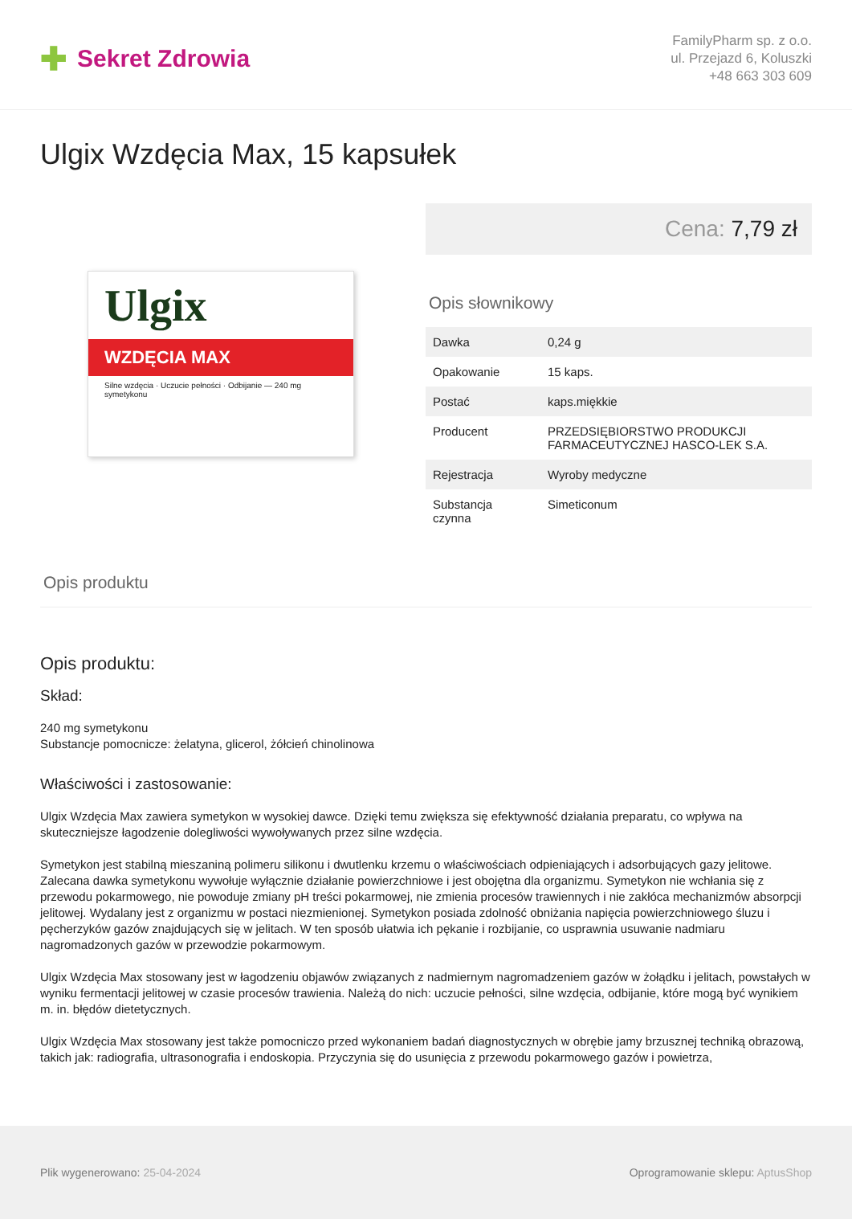✚ Sekret Zdrowia
FamilyPharm sp. z o.o.
ul. Przejazd 6, Koluszki
+48 663 303 609
Ulgix Wzdęcia Max, 15 kapsułek
Ulgix
WZDĘCIA MAX
Silne wzdęcia · Uczucie pełności · Odbijanie — 240 mg symetykonu
Cena: 7,79 zł
Opis słownikowy
| Dawka | 0,24 g |
| Opakowanie | 15 kaps. |
| Postać | kaps.miękkie |
| Producent | PRZEDSIĘBIORSTWO PRODUKCJI FARMACEUTYCZNEJ HASCO-LEK S.A. |
| Rejestracja | Wyroby medyczne |
| Substancja czynna | Simeticonum |
Opis produktu
Opis produktu:
Skład:
240 mg symetykonu
Substancje pomocnicze: żelatyna, glicerol, żółcień chinolinowa
Właściwości i zastosowanie:
Ulgix Wzdęcia Max zawiera symetykon w wysokiej dawce. Dzięki temu zwiększa się efektywność działania preparatu, co wpływa na skuteczniejsze łagodzenie dolegliwości wywoływanych przez silne wzdęcia.
Symetykon jest stabilną mieszaniną polimeru silikonu i dwutlenku krzemu o właściwościach odpieniających i adsorbujących gazy jelitowe. Zalecana dawka symetykonu wywołuje wyłącznie działanie powierzchniowe i jest obojętna dla organizmu. Symetykon nie wchłania się z przewodu pokarmowego, nie powoduje zmiany pH treści pokarmowej, nie zmienia procesów trawiennych i nie zakłóca mechanizmów absorpcji jelitowej. Wydalany jest z organizmu w postaci niezmienionej. Symetykon posiada zdolność obniżania napięcia powierzchniowego śluzu i pęcherzyków gazów znajdujących się w jelitach. W ten sposób ułatwia ich pękanie i rozbijanie, co usprawnia usuwanie nadmiaru nagromadzonych gazów w przewodzie pokarmowym.
Ulgix Wzdęcia Max stosowany jest w łagodzeniu objawów związanych z nadmiernym nagromadzeniem gazów w żołądku i jelitach, powstałych w wyniku fermentacji jelitowej w czasie procesów trawienia. Należą do nich: uczucie pełności, silne wzdęcia, odbijanie, które mogą być wynikiem m. in. błędów dietetycznych.
Ulgix Wzdęcia Max stosowany jest także pomocniczo przed wykonaniem badań diagnostycznych w obrębie jamy brzusznej techniką obrazową, takich jak: radiografia, ultrasonografia i endoskopia. Przyczynia się do usunięcia z przewodu pokarmowego gazów i powietrza,
Plik wygenerowano: 25-04-2024 Oprogramowanie sklepu: AptusShop